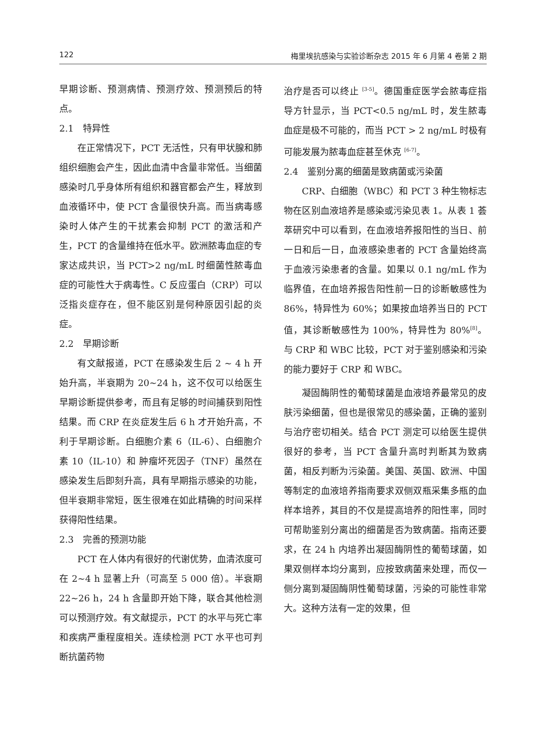122 梅里埃抗感染与实验诊断杂志 2015 年 6 月第 4 卷第 2 期
早期诊断、预测病情、预测疗效、预测预后的特点。
2.1　特异性
在正常情况下，PCT 无活性，只有甲状腺和肺组织细胞会产生，因此血清中含量非常低。当细菌感染时几乎身体所有组织和器官都会产生，释放到血液循环中，使 PCT 含量很快升高。而当病毒感染时人体产生的干扰素会抑制 PCT 的激活和产生，PCT 的含量维持在低水平。欧洲脓毒血症的专家达成共识，当 PCT>2 ng/mL 时细菌性脓毒血症的可能性大于病毒性。C 反应蛋白（CRP）可以泛指炎症存在，但不能区别是何种原因引起的炎症。
2.2　早期诊断
有文献报道，PCT 在感染发生后 2 ~ 4 h 开始升高，半衰期为 20~24 h，这不仅可以给医生早期诊断提供参考，而且有足够的时间捕获到阳性结果。而 CRP 在炎症发生后 6 h 才开始升高，不利于早期诊断。白细胞介素 6（IL-6）、白细胞介素 10（IL-10）和 肿瘤坏死因子（TNF）虽然在感染发生后即刻升高，具有早期指示感染的功能，但半衰期非常短，医生很难在如此精确的时间采样获得阳性结果。
2.3　完善的预测功能
PCT 在人体内有很好的代谢优势，血清浓度可在 2~4 h 显著上升（可高至 5 000 倍）。半衰期 22~26 h，24 h 含量即开始下降，联合其他检测可以预测疗效。有文献提示，PCT 的水平与死亡率和疾病严重程度相关。连续检测 PCT 水平也可判断抗菌药物
治疗是否可以终止 <sup>[3-5]</sup>。德国重症医学会脓毒症指导方针显示，当 PCT<0.5 ng/mL 时，发生脓毒血症是极不可能的，而当 PCT > 2 ng/mL 时极有可能发展为脓毒血症甚至休克 <sup>[6-7]</sup>。
2.4　鉴别分离的细菌是致病菌或污染菌
CRP、白细胞（WBC）和 PCT 3 种生物标志物在区别血液培养是感染或污染见表 1。从表 1 荟萃研究中可以看到，在血液培养报阳性的当日、前一日和后一日，血液感染患者的 PCT 含量始终高于血液污染患者的含量。如果以 0.1 ng/mL 作为临界值，在血培养报告阳性前一日的诊断敏感性为 86%，特异性为 60%；如果按血培养当日的 PCT 值，其诊断敏感性为 100%，特异性为 80%<sup>[8]</sup>。与 CRP 和 WBC 比较，PCT 对于鉴别感染和污染的能力要好于 CRP 和 WBC。
凝固酶阴性的葡萄球菌是血液培养最常见的皮肤污染细菌，但也是很常见的感染菌，正确的鉴别与治疗密切相关。结合 PCT 测定可以给医生提供很好的参考，当 PCT 含量升高时判断其为致病菌，相反判断为污染菌。美国、英国、欧洲、中国等制定的血液培养指南要求双侧双瓶采集多瓶的血样本培养，其目的不仅是提高培养的阳性率，同时可帮助鉴别分离出的细菌是否为致病菌。指南还要求，在 24 h 内培养出凝固酶阴性的葡萄球菌，如果双侧样本均分离到，应按致病菌来处理，而仅一侧分离到凝固酶阴性葡萄球菌，污染的可能性非常大。这种方法有一定的效果，但